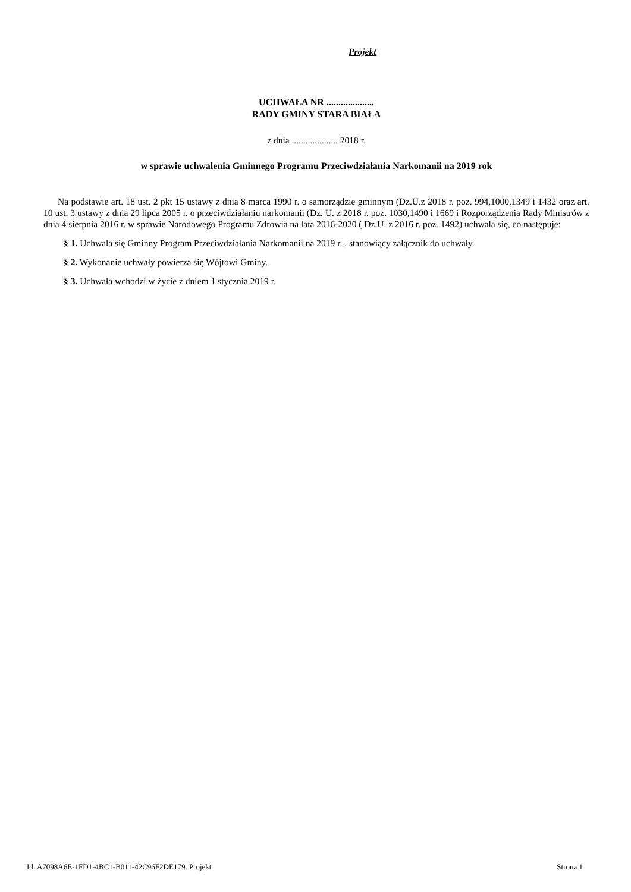Projekt
UCHWAŁA NR ....................
RADY GMINY STARA BIAŁA
z dnia .................... 2018 r.
w sprawie uchwalenia Gminnego Programu Przeciwdziałania Narkomanii na 2019 rok
Na podstawie art. 18 ust. 2 pkt 15 ustawy z dnia 8 marca 1990 r. o samorządzie gminnym (Dz.U.z 2018 r. poz. 994,1000,1349 i 1432 oraz art. 10 ust. 3 ustawy z dnia 29 lipca 2005 r. o przeciwdziałaniu narkomanii (Dz. U. z 2018 r. poz. 1030,1490 i 1669 i Rozporządzenia Rady Ministrów z dnia 4 sierpnia 2016 r. w sprawie Narodowego Programu Zdrowia na lata 2016-2020 ( Dz.U. z 2016 r. poz. 1492) uchwala się, co następuje:
§ 1. Uchwala się Gminny Program Przeciwdziałania Narkomanii na 2019 r. , stanowiący załącznik do uchwały.
§ 2. Wykonanie uchwały powierza się Wójtowi Gminy.
§ 3. Uchwała wchodzi w życie z dniem 1 stycznia 2019 r.
Id: A7098A6E-1FD1-4BC1-B011-42C96F2DE179. Projekt Strona 1